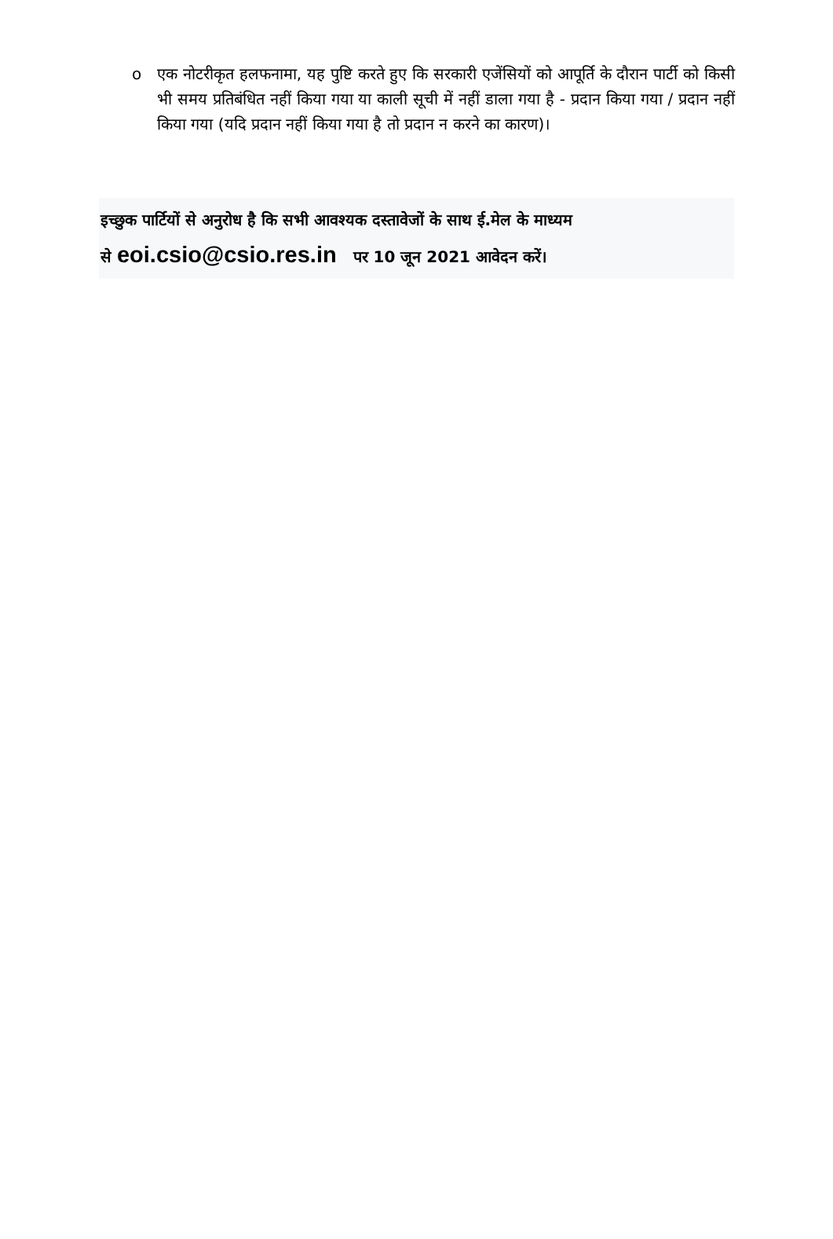oएक नोटरीकृत हलफनामा, यह पुष्टि करते हुए कि सरकारी एजेंसियों को आपूर्ति के दौरान पार्टी को किसी भी समय प्रतिबंधित नहीं किया गया या काली सूची में नहीं डाला गया है - प्रदान किया गया / प्रदान नहीं किया गया (यदि प्रदान नहीं किया गया है तो प्रदान न करने का कारण)।
इच्छुक पार्टियों से अनुरोध है कि सभी आवश्यक दस्तावेजों के साथ ई.मेल के माध्यम
से eoi.csio@csio.res.in पर 10 जून 2021 आवेदन करें।